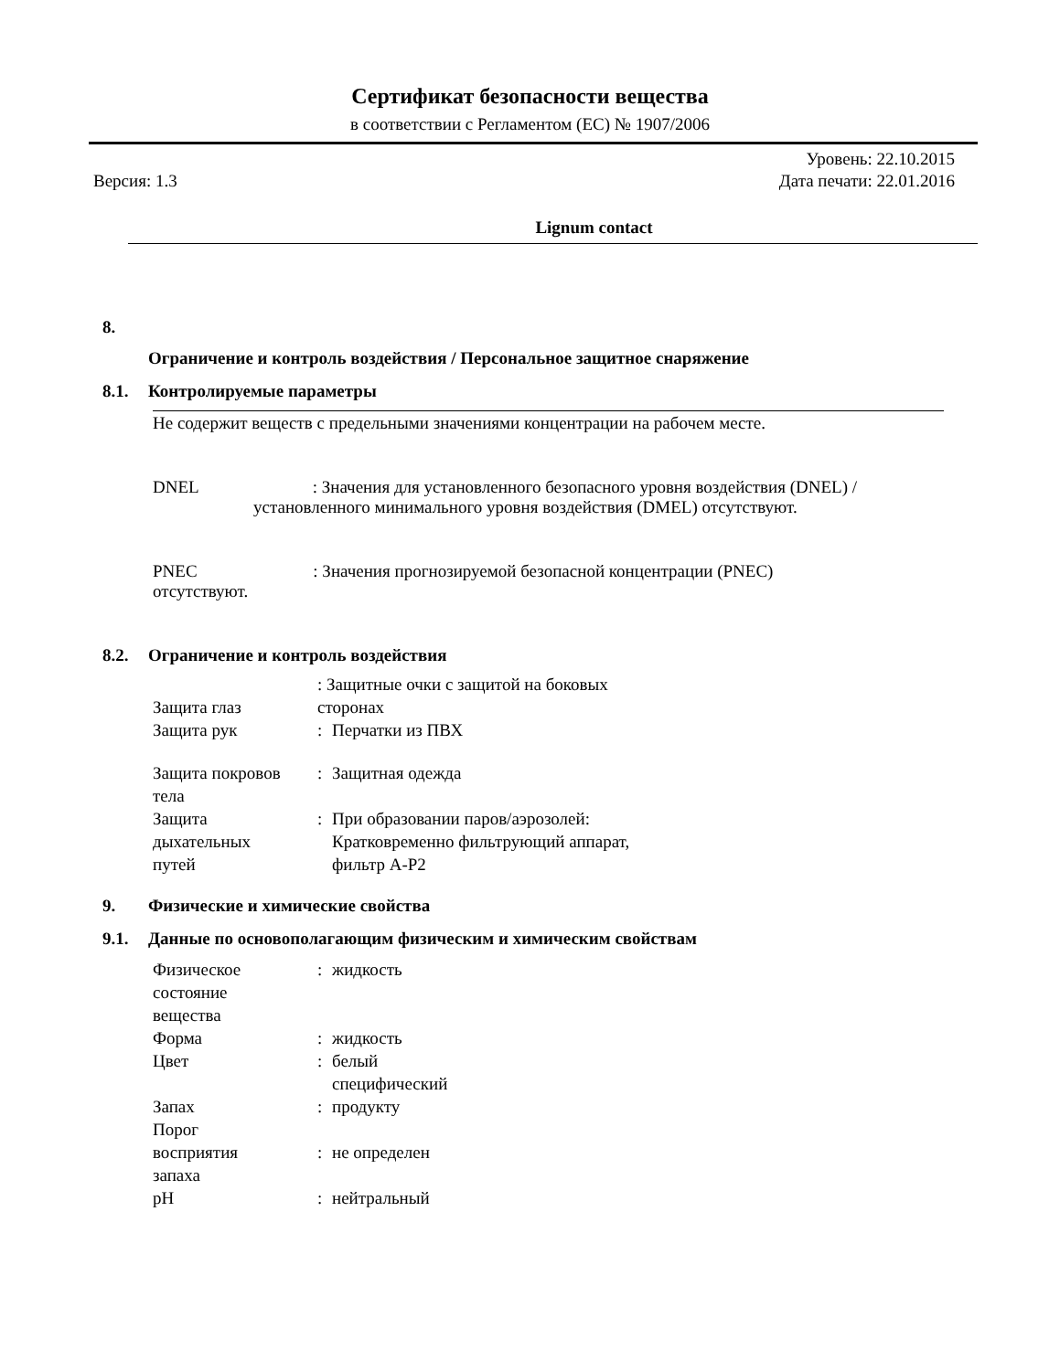Сертификат безопасности вещества
в соответствии с Регламентом (ЕС) № 1907/2006
Версия: 1.3 Уровень: 22.10.2015
Дата печати: 22.01.2016
Lignum contact
8.
Ограничение и контроль воздействия / Персональное защитное снаряжение
8.1. Контролируемые параметры
Не содержит веществ с предельными значениями концентрации на рабочем месте.
DNEL : Значения для установленного безопасного уровня воздействия (DNEL) /
установленного минимального уровня воздействия (DMEL) отсутствуют.
PNEC : Значения прогнозируемой безопасной концентрации (PNEC)
отсутствуют.
8.2. Ограничение и контроль воздействия
| Защита глаз | : Защитные очки с защитой на боковых сторонах | |
| Защита рук | : | Перчатки из ПВХ |
| Защита покровов тела | : | Защитная одежда |
| Защита дыхательных путей | : | При образовании паров/аэрозолей: Кратковременно фильтрующий аппарат, фильтр A-P2 |
9. Физические и химические свойства
9.1. Данные по основополагающим физическим и химическим свойствам
| Физическое состояние вещества | : | жидкость |
| Форма | : | жидкость |
| Цвет | : | белый специфический |
| Запах | : | продукту |
| Порог восприятия запаха | : | не определен |
| pH | : | нейтральный |